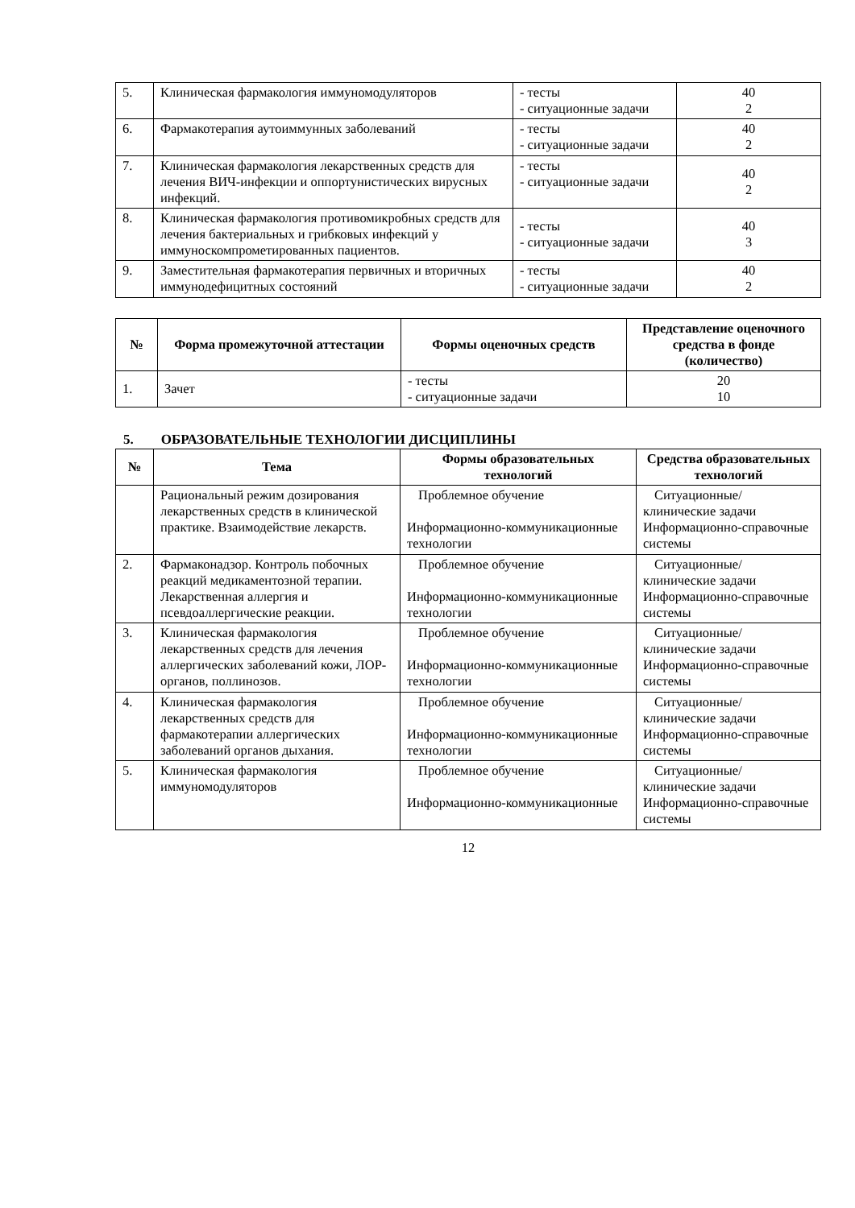| 5. | Клиническая фармакология иммуномодуляторов | - тесты - ситуационные задачи | 40 2 |
| 6. | Фармакотерапия аутоиммунных заболеваний | - тесты - ситуационные задачи | 40 2 |
| 7. | Клиническая фармакология лекарственных средств для лечения ВИЧ-инфекции и оппортунистических вирусных инфекций. | - тесты - ситуационные задачи | 40 2 |
| 8. | Клиническая фармакология противомикробных средств для лечения бактериальных и грибковых инфекций у иммуноскомпрометированных пациентов. | - тесты - ситуационные задачи | 40 3 |
| 9. | Заместительная фармакотерапия первичных и вторичных иммунодефицитных состояний | - тесты - ситуационные задачи | 40 2 |
| № | Форма промежуточной аттестации | Формы оценочных средств | Представление оценочного средства в фонде (количество) |
| --- | --- | --- | --- |
| 1. | Зачет | - тесты - ситуационные задачи | 20 10 |
5. ОБРАЗОВАТЕЛЬНЫЕ ТЕХНОЛОГИИ ДИСЦИПЛИНЫ
| № | Тема | Формы образовательных технологий | Средства образовательных технологий |
| --- | --- | --- | --- |
| | Рациональный режим дозирования лекарственных средств в клинической практике. Взаимодействие лекарств. | Проблемное обучение Информационно-коммуникационные технологии | Ситуационные/клинические задачи Информационно-справочные системы |
| 2. | Фармаконадзор. Контроль побочных реакций медикаментозной терапии. Лекарственная аллергия и псевдоаллергические реакции. | Проблемное обучение Информационно-коммуникационные технологии | Ситуационные/клинические задачи Информационно-справочные системы |
| 3. | Клиническая фармакология лекарственных средств для лечения аллергических заболеваний кожи, ЛОР-органов, поллинозов. | Проблемное обучение Информационно-коммуникационные технологии | Ситуационные/клинические задачи Информационно-справочные системы |
| 4. | Клиническая фармакология лекарственных средств для фармакотерапии аллергических заболеваний органов дыхания. | Проблемное обучение Информационно-коммуникационные технологии | Ситуационные/клинические задачи Информационно-справочные системы |
| 5. | Клиническая фармакология иммуномодуляторов | Проблемное обучение Информационно-коммуникационные | Ситуационные/клинические задачи Информационно-справочные системы |
12